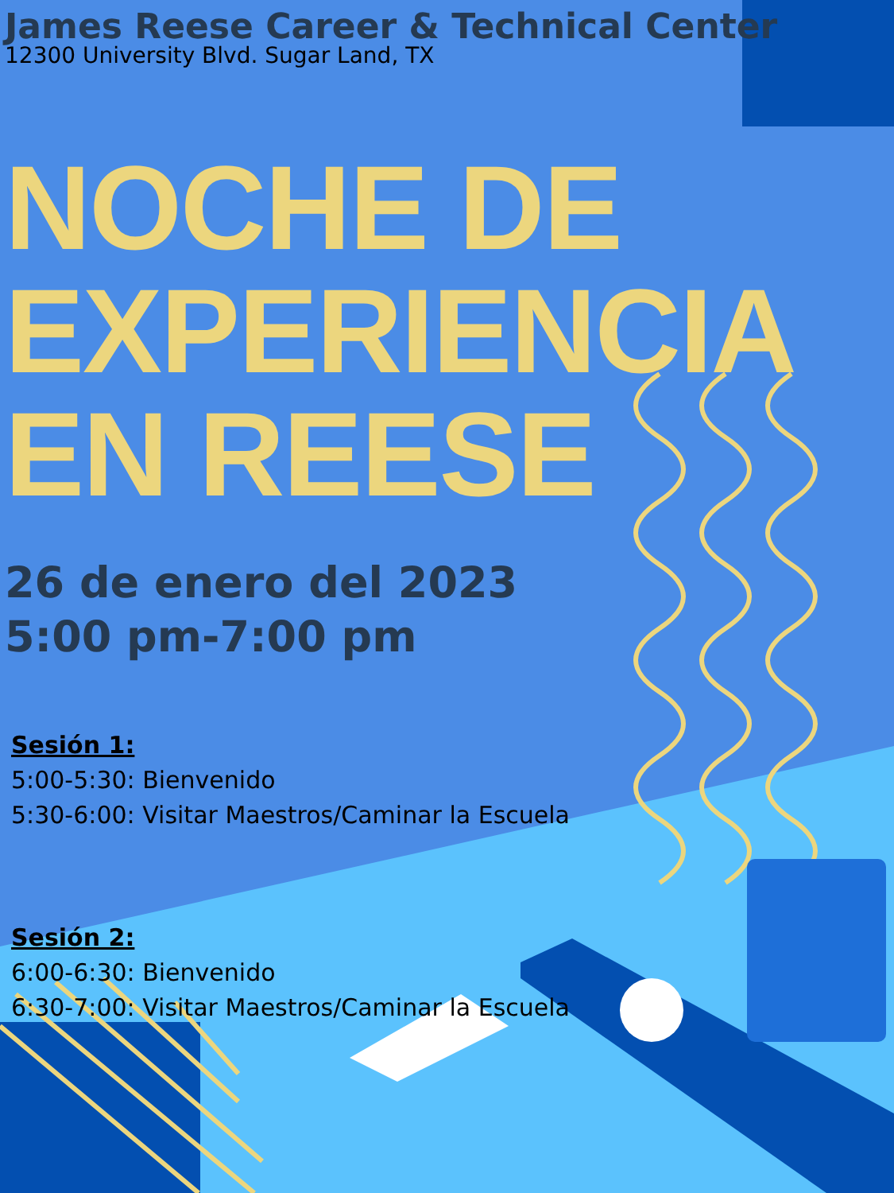James Reese Career & Technical Center
12300 University Blvd. Sugar Land, TX
NOCHE DE
EXPERIENCIA
EN REESE
26 de enero del 2023
5:00 pm-7:00 pm
Sesión 1:
5:00-5:30: Bienvenido
5:30-6:00: Visitar Maestros/Caminar la Escuela
Sesión 2:
6:00-6:30: Bienvenido
6:30-7:00: Visitar Maestros/Caminar la Escuela